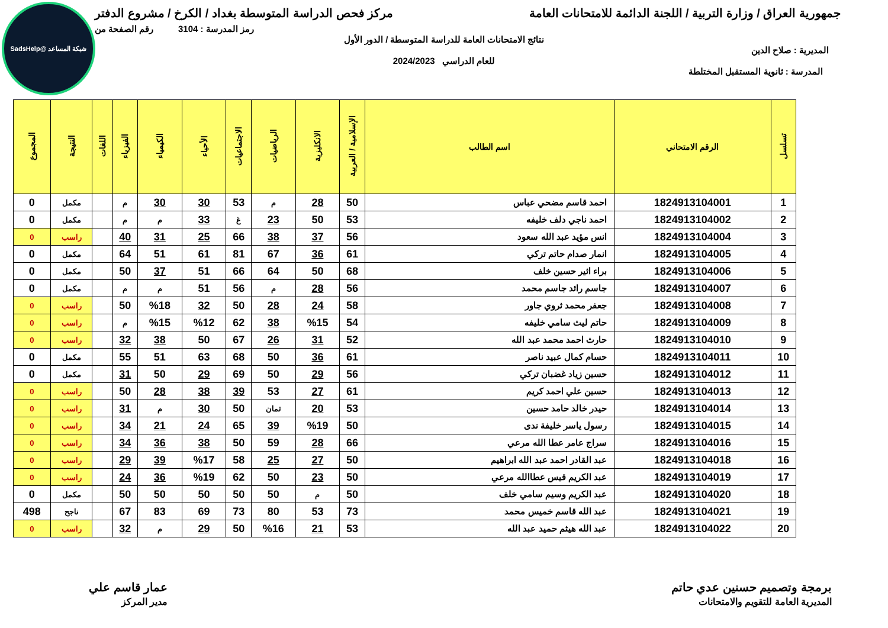شبكة المساعد @SadsHelp
جمهورية العراق / وزارة التربية / اللجنة الدائمة للامتحانات العامة مركز فحص الدراسة المتوسطة بغداد / الكرخ / مشروع الدفتر
رمز المدرسة : 3104 رقم الصفحة من
نتائج الامتحانات العامة للدراسة المتوسطة / الدور الأول
المديرية : صلاح الدين
للعام الدراسي 2024/2023
المدرسة : ثانوية المستقبل المختلطة
| تسلسل | الرقم الامتحاني | اسم الطالب | الإسلامية / العربية | الانكليزية | الرياضيات | الاجتماعيات | الأحياء | الكيمياء | الفيزياء | اللغات | النتيجة | المجموع |
| --- | --- | --- | --- | --- | --- | --- | --- | --- | --- | --- | --- | --- |
| 1 | 1824913104001 | احمد قاسم مضحي عباس | 50 | 28 | م | 53 | 30 | 30 | م | | مكمل | 0 |
| 2 | 1824913104002 | احمد ناجي دلف خليفه | 53 | 50 | 23 | غ | 33 | م | م | | مكمل | 0 |
| 3 | 1824913104004 | انس مؤيد عبد الله سعود | 56 | 37 | 38 | 66 | 25 | 31 | 40 | | راسب | 0 |
| 4 | 1824913104005 | انمار صدام حاتم تركي | 61 | 36 | 67 | 81 | 61 | 51 | 64 | | مكمل | 0 |
| 5 | 1824913104006 | براء اثير حسين خلف | 68 | 50 | 64 | 66 | 51 | 37 | 50 | | مكمل | 0 |
| 6 | 1824913104007 | جاسم رائد جاسم محمد | 56 | 28 | م | 56 | 51 | م | م | | مكمل | 0 |
| 7 | 1824913104008 | جعفر محمد ثروي جاور | 58 | 24 | 28 | 50 | 32 | %18 | 50 | | راسب | 0 |
| 8 | 1824913104009 | حاتم ليث سامي خليفه | 54 | %15 | 38 | 62 | %12 | %15 | م | | راسب | 0 |
| 9 | 1824913104010 | حارث احمد محمد عبد الله | 52 | 31 | 26 | 67 | 50 | 38 | 32 | | راسب | 0 |
| 10 | 1824913104011 | حسام كمال عبيد ناصر | 61 | 36 | 50 | 68 | 63 | 51 | 55 | | مكمل | 0 |
| 11 | 1824913104012 | حسين زياد غضبان تركي | 56 | 29 | 50 | 69 | 29 | 50 | 31 | | مكمل | 0 |
| 12 | 1824913104013 | حسين علي احمد كريم | 61 | 27 | 53 | 39 | 38 | 28 | 50 | | راسب | 0 |
| 13 | 1824913104014 | حيدر خالد حامد حسين | 53 | 20 | ثمان | 50 | 30 | م | 31 | | راسب | 0 |
| 14 | 1824913104015 | رسول ياسر خليفة ندى | 50 | %19 | 39 | 65 | 24 | 21 | 34 | | راسب | 0 |
| 15 | 1824913104016 | سراج عامر عطا الله مرعي | 66 | 28 | 59 | 50 | 38 | 36 | 34 | | راسب | 0 |
| 16 | 1824913104018 | عبد القادر احمد عبد الله ابراهيم | 50 | 27 | 25 | 58 | %17 | 39 | 29 | | راسب | 0 |
| 17 | 1824913104019 | عبد الكريم قيس عطاالله مرعي | 50 | 23 | 50 | 62 | %19 | 36 | 24 | | راسب | 0 |
| 18 | 1824913104020 | عبد الكريم وسيم سامي خلف | 50 | م | 50 | 50 | 50 | 50 | 50 | | مكمل | 0 |
| 19 | 1824913104021 | عبد الله قاسم خميس محمد | 73 | 53 | 80 | 73 | 69 | 83 | 67 | | ناجح | 498 |
| 20 | 1824913104022 | عبد الله هيثم حميد عبد الله | 53 | 21 | %16 | 50 | 29 | م | 32 | | راسب | 0 |
برمجة وتصميم حسنين عدي حاتم
المديرية العامة للتقويم والامتحانات
عمار قاسم علي
مدير المركز